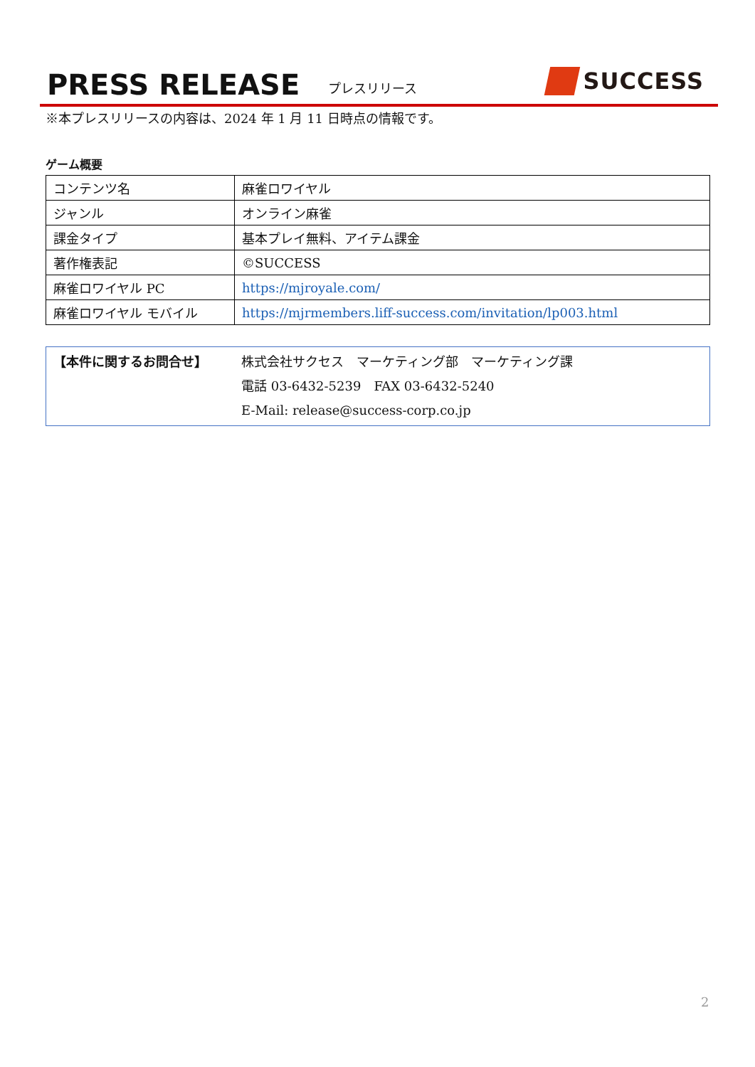PRESS RELEASE プレスリリース SUCCESS
※本プレスリリースの内容は、2024 年 1 月 11 日時点の情報です。
ゲーム概要
| コンテンツ名 | 麻雀ロワイヤル |
| ジャンル | オンライン麻雀 |
| 課金タイプ | 基本プレイ無料、アイテム課金 |
| 著作権表記 | ©SUCCESS |
| 麻雀ロワイヤル PC | https://mjroyale.com/ |
| 麻雀ロワイヤル モバイル | https://mjrmembers.liff-success.com/invitation/lp003.html |
【本件に関するお問合せ】 株式会社サクセス　マーケティング部　マーケティング課
電話 03-6432-5239　FAX 03-6432-5240
E-Mail: release@success-corp.co.jp
2